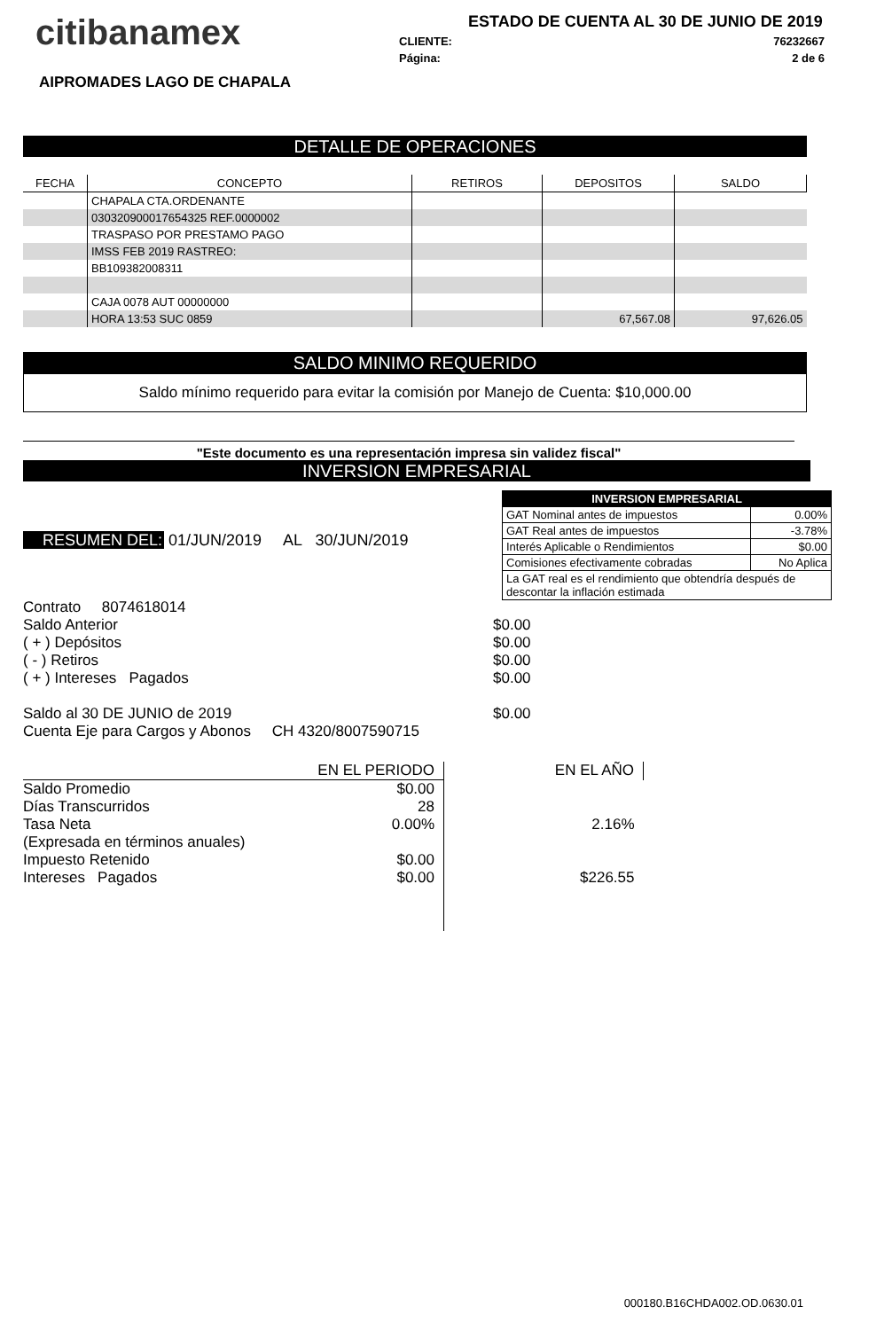citibanamex
ESTADO DE CUENTA AL 30 DE JUNIO DE 2019
CLIENTE: 76232667
Página: 2 de 6
AIPROMADES LAGO DE CHAPALA
DETALLE DE OPERACIONES
| FECHA | CONCEPTO | RETIROS | DEPOSITOS | SALDO |
| --- | --- | --- | --- | --- |
| | CHAPALA CTA.ORDENANTE | | | |
| | 030320900017654325 REF.0000002 | | | |
| | TRASPASO POR PRESTAMO PAGO | | | |
| | IMSS FEB 2019 RASTREO: | | | |
| | BB109382008311 | | | |
| | CAJA 0078 AUT 00000000 | | | |
| | HORA 13:53 SUC 0859 | | 67,567.08 | 97,626.05 |
SALDO MINIMO REQUERIDO
Saldo mínimo requerido para evitar la comisión por Manejo de Cuenta: $10,000.00
"Este documento es una representación impresa sin validez fiscal"
INVERSION EMPRESARIAL
RESUMEN DEL: 01/JUN/2019 AL 30/JUN/2019
| INVERSION EMPRESARIAL | |
| GAT Nominal antes de impuestos | 0.00% |
| GAT Real antes de impuestos | -3.78% |
| Interés Aplicable o Rendimientos | $0.00 |
| Comisiones efectivamente cobradas | No Aplica |
| La GAT real es el rendimiento que obtendría después de descontar la inflación estimada | |
| Contrato 8074618014 | |
| Saldo Anterior | $0.00 |
| ( + ) Depósitos | $0.00 |
| ( - ) Retiros | $0.00 |
| ( + ) Intereses Pagados | $0.00 |
| Saldo al 30 DE JUNIO de 2019 | $0.00 |
| Cuenta Eje para Cargos y Abonos CH 4320/8007590715 | |
| | EN EL PERIODO | EN EL AÑO |
| Saldo Promedio | $0.00 | |
| Días Transcurridos | 28 | |
| Tasa Neta | 0.00% | 2.16% |
| (Expresada en términos anuales) | | |
| Impuesto Retenido | $0.00 | |
| Intereses Pagados | $0.00 | $226.55 |
000180.B16CHDA002.OD.0630.01